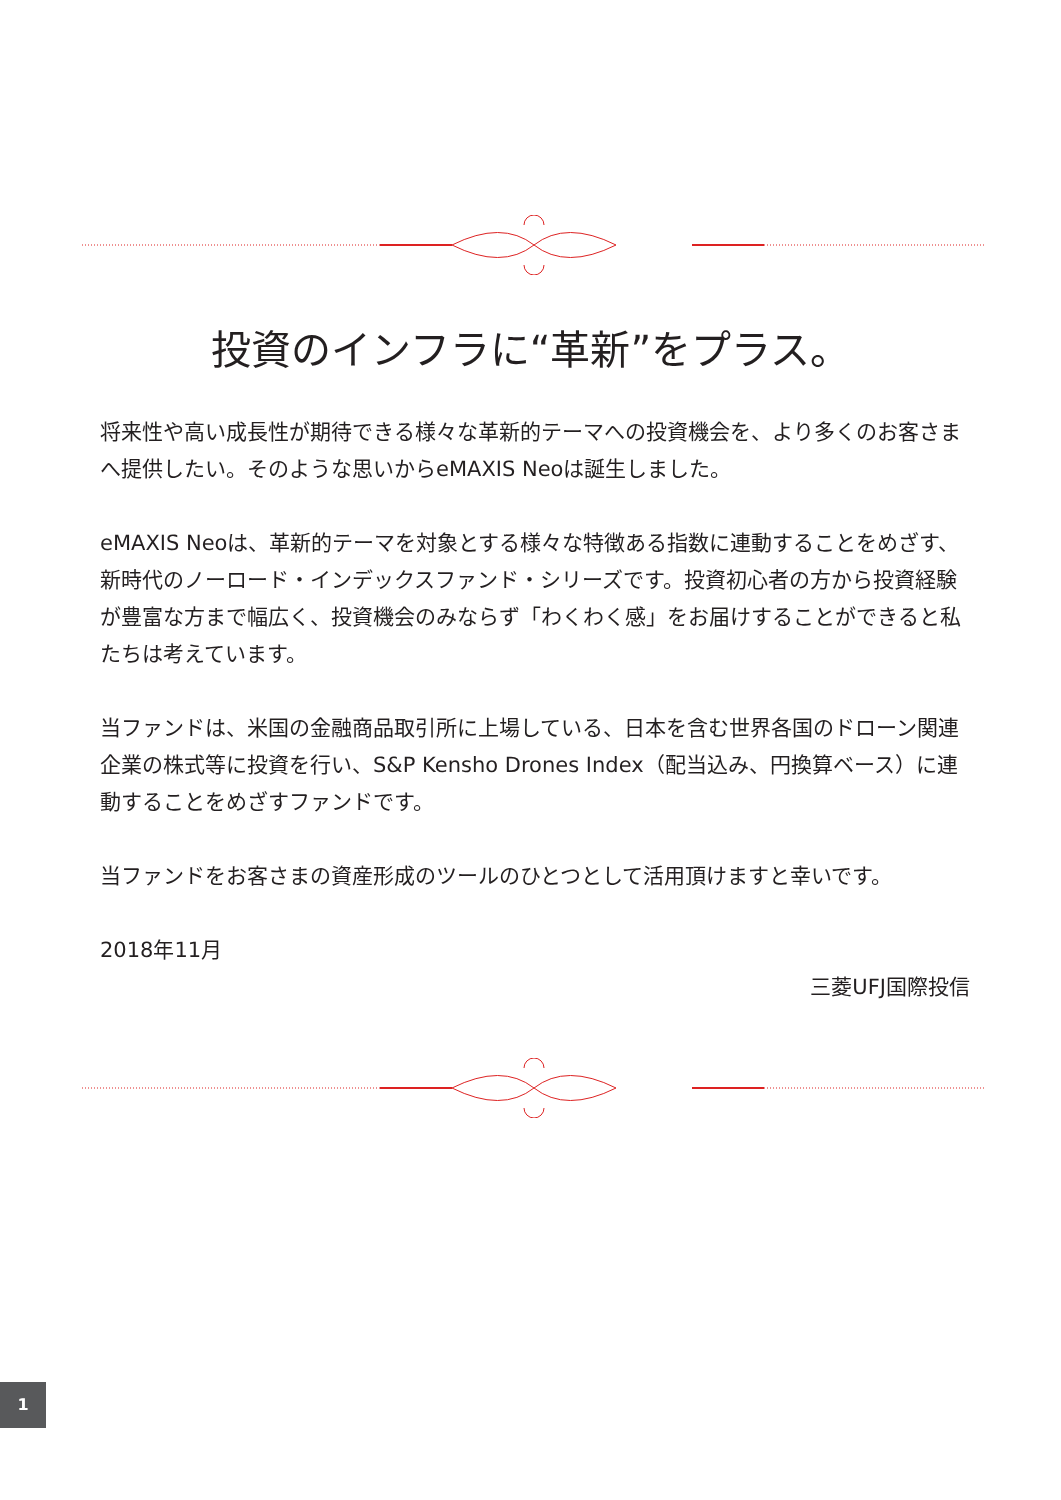投資のインフラに“革新”をプラス。
将来性や高い成長性が期待できる様々な革新的テーマへの投資機会を、より多くのお客さまへ提供したい。そのような思いからeMAXIS Neoは誕生しました。
eMAXIS Neoは、革新的テーマを対象とする様々な特徴ある指数に連動することをめざす、新時代のノーロード・インデックスファンド・シリーズです。投資初心者の方から投資経験が豊富な方まで幅広く、投資機会のみならず「わくわく感」をお届けすることができると私たちは考えています。
当ファンドは、米国の金融商品取引所に上場している、日本を含む世界各国のドローン関連企業の株式等に投資を行い、S&P Kensho Drones Index（配当込み、円換算ベース）に連動することをめざすファンドです。
当ファンドをお客さまの資産形成のツールのひとつとして活用頂けますと幸いです。
2018年11月
三菱UFJ国際投信
1